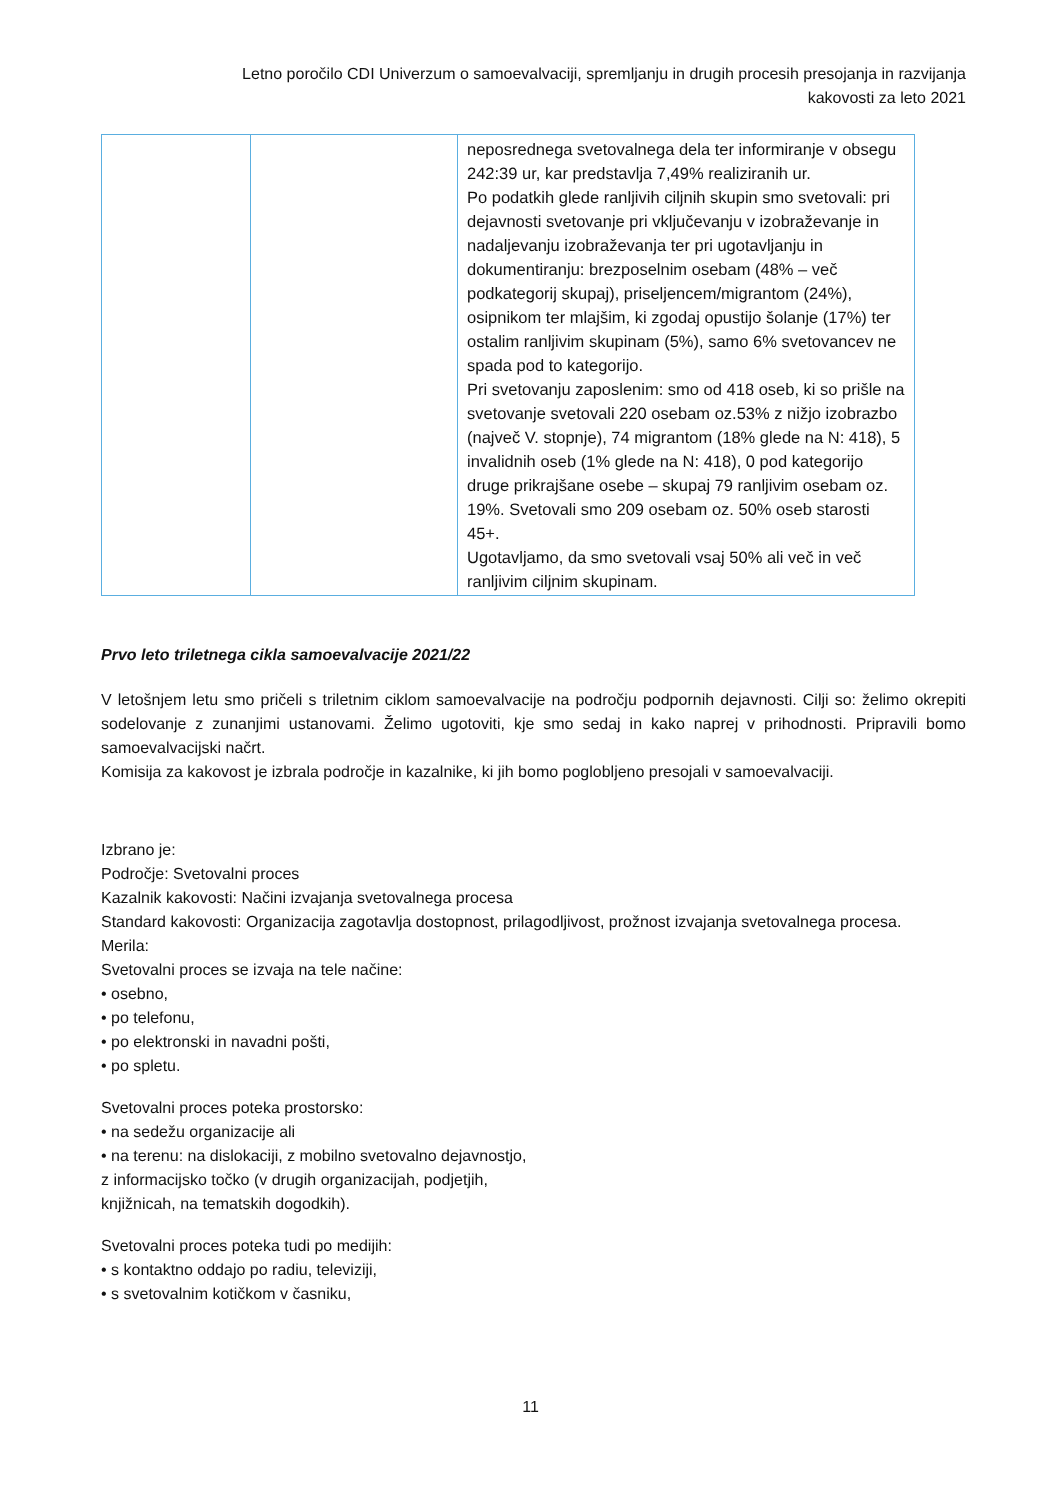Letno poročilo CDI Univerzum o samoevalvaciji, spremljanju in drugih procesih presojanja in razvijanja
kakovosti za leto 2021
| | | neposrednega svetovalnega dela ter informiranje v obsegu 242:39 ur, kar predstavlja 7,49% realiziranih ur. Po podatkih glede ranljivih ciljnih skupin smo svetovali: pri dejavnosti svetovanje pri vključevanju v izobraževanje in nadaljevanju izobraževanja ter pri ugotavljanju in dokumentiranju: brezposelnim osebam (48% – več podkategorij skupaj), priseljencem/migrantom (24%), osipnikom ter mlajšim, ki zgodaj opustijo šolanje (17%) ter ostalim ranljivim skupinam (5%), samo 6% svetovancev ne spada pod to kategorijo. Pri svetovanju zaposlenim: smo od 418 oseb, ki so prišle na svetovanje svetovali 220 osebam oz.53% z nižjo izobrazbo (največ V. stopnje), 74 migrantom (18% glede na N: 418), 5 invalidnih oseb (1% glede na N: 418), 0 pod kategorijo druge prikrajšane osebe – skupaj 79 ranljivim osebam oz. 19%. Svetovali smo 209 osebam oz. 50% oseb starosti 45+. Ugotavljamo, da smo svetovali vsaj 50% ali več in več ranljivim ciljnim skupinam. |
Prvo leto triletnega cikla samoevalvacije 2021/22
V letošnjem letu smo pričeli s triletnim ciklom samoevalvacije na področju podpornih dejavnosti. Cilji so: želimo okrepiti sodelovanje z zunanjimi ustanovami. Želimo ugotoviti, kje smo sedaj in kako naprej v prihodnosti. Pripravili bomo samoevalvacijski načrt.
Komisija za kakovost je izbrala področje in kazalnike, ki jih bomo poglobljeno presojali v samoevalvaciji.
Izbrano je:
Področje: Svetovalni proces
Kazalnik kakovosti: Načini izvajanja svetovalnega procesa
Standard kakovosti: Organizacija zagotavlja dostopnost, prilagodljivost, prožnost izvajanja svetovalnega procesa.
Merila:
Svetovalni proces se izvaja na tele načine:
• osebno,
• po telefonu,
• po elektronski in navadni pošti,
• po spletu.
Svetovalni proces poteka prostorsko:
• na sedežu organizacije ali
• na terenu: na dislokaciji, z mobilno svetovalno dejavnostjo,
z informacijsko točko (v drugih organizacijah, podjetjih,
knjižnicah, na tematskih dogodkih).
Svetovalni proces poteka tudi po medijih:
• s kontaktno oddajo po radiu, televiziji,
• s svetovalnim kotičkom v časniku,
11